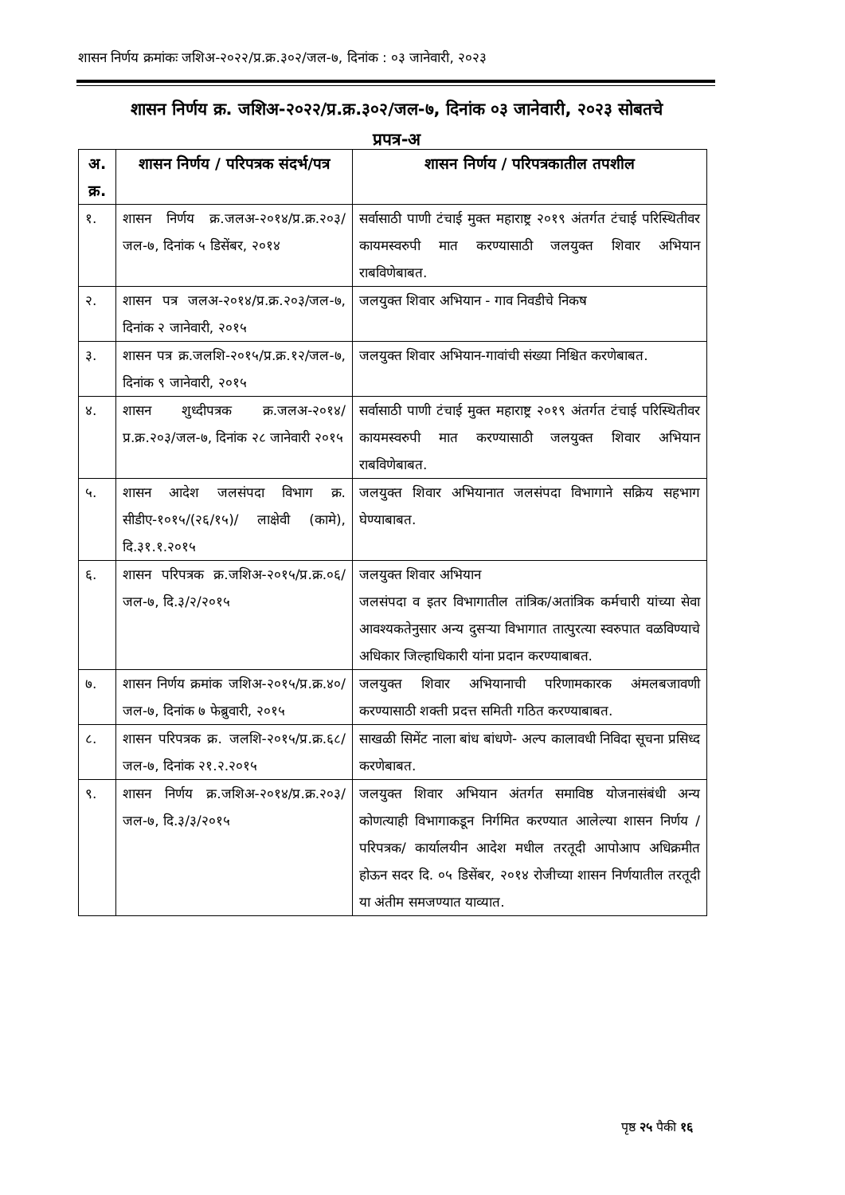शासन निर्णय क्रमांकः जशिअ-२०२२/प्र.क्र.३०२/जल-७, दिनांक : ०३ जानेवारी, २०२३
शासन निर्णय क्र. जशिअ-२०२२/प्र.क्र.३०२/जल-७, दिनांक ०३ जानेवारी, २०२३ सोबतचे
प्रपत्र-अ
| अ. क्र. | शासन निर्णय / परिपत्रक संदर्भ/पत्र | शासन निर्णय / परिपत्रकातील तपशील |
| --- | --- | --- |
| १. | शासन निर्णय क्र.जलअ-२०१४/प्र.क्र.२०३/जल-७, दिनांक ५ डिसेंबर, २०१४ | सर्वासाठी पाणी टंचाई मुक्त महाराष्ट्र २०१९ अंतर्गत टंचाई परिस्थितीवर कायमस्वरुपी मात करण्यासाठी जलयुक्त शिवार अभियान राबविणेबाबत. |
| २. | शासन पत्र जलअ-२०१४/प्र.क्र.२०३/जल-७, दिनांक २ जानेवारी, २०१५ | जलयुक्त शिवार अभियान - गाव निवडीचे निकष |
| ३. | शासन पत्र क्र.जलशि-२०१५/प्र.क्र.१२/जल-७, दिनांक ९ जानेवारी, २०१५ | जलयुक्त शिवार अभियान-गावांची संख्या निश्चित करणेबाबत. |
| ४. | शासन शुध्दीपत्रक क्र.जलअ-२०१४/प्र.क्र.२०३/जल-७, दिनांक २८ जानेवारी २०१५ | सर्वासाठी पाणी टंचाई मुक्त महाराष्ट्र २०१९ अंतर्गत टंचाई परिस्थितीवर कायमस्वरुपी मात करण्यासाठी जलयुक्त शिवार अभियान राबविणेबाबत. |
| ५. | शासन आदेश जलसंपदा विभाग क्र. सीडीए-१०१५/(२६/१५)/ लाक्षेवी (कामे), दि.३१.१.२०१५ | जलयुक्त शिवार अभियानात जलसंपदा विभागाने सक्रिय सहभाग घेण्याबाबत. |
| ६. | शासन परिपत्रक क्र.जशिअ-२०१५/प्र.क्र.०६/जल-७, दि.३/२/२०१५ | जलयुक्त शिवार अभियान जलसंपदा व इतर विभागातील तांत्रिक/अतांत्रिक कर्मचारी यांच्या सेवा आवश्यकतेनुसार अन्य दुसऱ्या विभागात तात्पुरत्या स्वरुपात वळविण्याचे अधिकार जिल्हाधिकारी यांना प्रदान करण्याबाबत. |
| ७. | शासन निर्णय क्रमांक जशिअ-२०१५/प्र.क्र.४०/जल-७, दिनांक ७ फेब्रुवारी, २०१५ | जलयुक्त शिवार अभियानाची परिणामकारक अंमलबजावणी करण्यासाठी शक्ती प्रदत्त समिती गठित करण्याबाबत. |
| ८. | शासन परिपत्रक क्र. जलशि-२०१५/प्र.क्र.६८/जल-७, दिनांक २१.२.२०१५ | साखळी सिमेंट नाला बांध बांधणे- अल्प कालावधी निविदा सूचना प्रसिध्द करणेबाबत. |
| ९. | शासन निर्णय क्र.जशिअ-२०१४/प्र.क्र.२०३/जल-७, दि.३/३/२०१५ | जलयुक्त शिवार अभियान अंतर्गत समाविष्ठ योजनासंबंधी अन्य कोणत्याही विभागाकडून निर्गमित करण्यात आलेल्या शासन निर्णय /परिपत्रक/ कार्यालयीन आदेश मधील तरतूदी आपोआप अधिक्रमीत होऊन सदर दि. ०५ डिसेंबर, २०१४ रोजीच्या शासन निर्णयातील तरतूदी या अंतीम समजण्यात याव्यात. |
पृष्ठ २५ पैकी १६